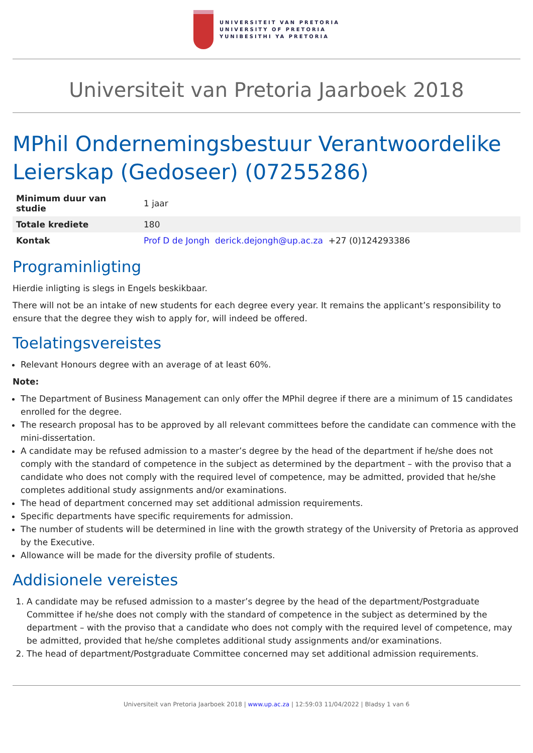UNIVERSITEIT VAN PRETORIA
UNIVERSITY OF PRETORIA
YUNIBESITHI YA PRETORIA
Universiteit van Pretoria Jaarboek 2018
MPhil Ondernemingsbestuur Verantwoordelike Leierskap (Gedoseer) (07255286)
| Minimum duur van studie | 1 jaar |
| Totale krediete | 180 |
| Kontak | Prof D de Jongh derick.dejongh@up.ac.za +27 (0)124293386 |
Programinligting
Hierdie inligting is slegs in Engels beskikbaar.
There will not be an intake of new students for each degree every year. It remains the applicant’s responsibility to ensure that the degree they wish to apply for, will indeed be offered.
Toelatingsvereistes
Relevant Honours degree with an average of at least 60%.
Note:
The Department of Business Management can only offer the MPhil degree if there are a minimum of 15 candidates enrolled for the degree.
The research proposal has to be approved by all relevant committees before the candidate can commence with the mini-dissertation.
A candidate may be refused admission to a master’s degree by the head of the department if he/she does not comply with the standard of competence in the subject as determined by the department – with the proviso that a candidate who does not comply with the required level of competence, may be admitted, provided that he/she completes additional study assignments and/or examinations.
The head of department concerned may set additional admission requirements.
Specific departments have specific requirements for admission.
The number of students will be determined in line with the growth strategy of the University of Pretoria as approved by the Executive.
Allowance will be made for the diversity profile of students.
Addisionele vereistes
1. A candidate may be refused admission to a master’s degree by the head of the department/Postgraduate Committee if he/she does not comply with the standard of competence in the subject as determined by the department – with the proviso that a candidate who does not comply with the required level of competence, may be admitted, provided that he/she completes additional study assignments and/or examinations.
2. The head of department/Postgraduate Committee concerned may set additional admission requirements.
Universiteit van Pretoria Jaarboek 2018 | www.up.ac.za | 12:59:03 11/04/2022 | Bladsy 1 van 6